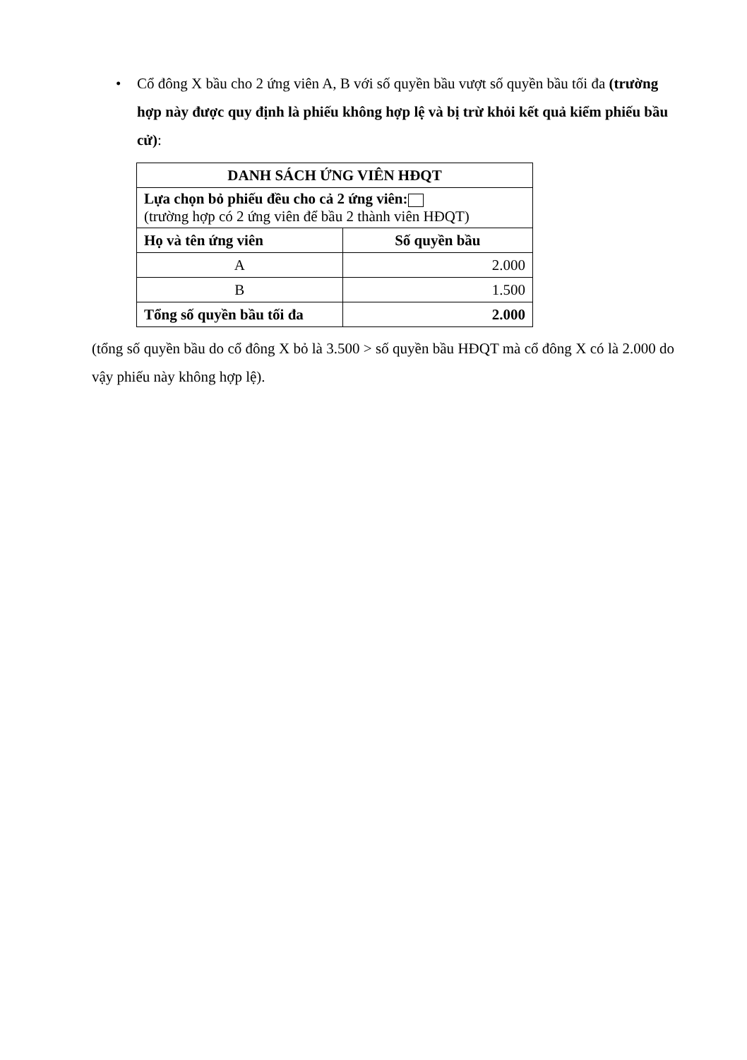• Cổ đông X bầu cho 2 ứng viên A, B với số quyền bầu vượt số quyền bầu tối đa (trường hợp này được quy định là phiếu không hợp lệ và bị trừ khỏi kết quả kiểm phiếu bầu cử):
| DANH SÁCH ỨNG VIÊN HĐQT | |
| --- | --- |
| Lựa chọn bỏ phiếu đều cho cả 2 ứng viên: (trường hợp có 2 ứng viên để bầu 2 thành viên HĐQT) | |
| Họ và tên ứng viên | Số quyền bầu |
| A | 2.000 |
| B | 1.500 |
| Tổng số quyền bầu tối đa | 2.000 |
(tổng số quyền bầu do cổ đông X bỏ là 3.500 > số quyền bầu HĐQT mà cổ đông X có là 2.000 do vậy phiếu này không hợp lệ).